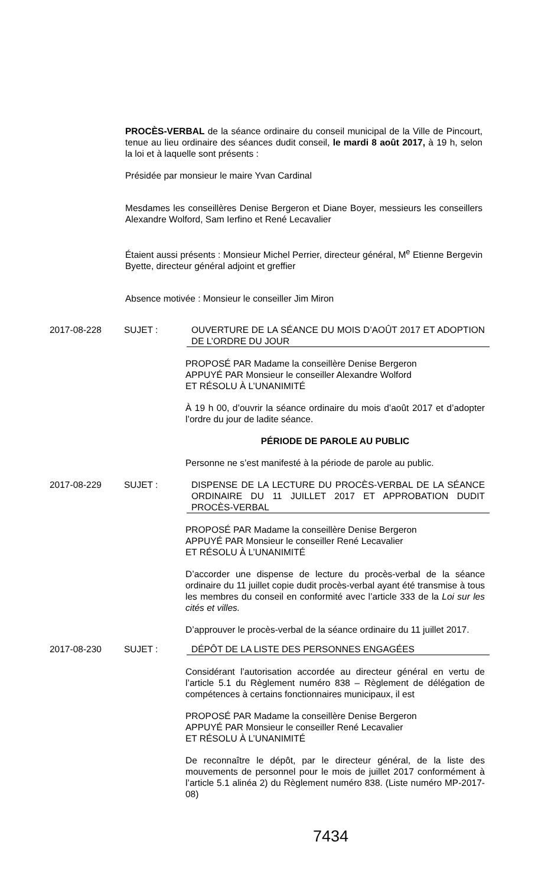PROCÈS-VERBAL de la séance ordinaire du conseil municipal de la Ville de Pincourt, tenue au lieu ordinaire des séances dudit conseil, le mardi 8 août 2017, à 19 h, selon la loi et à laquelle sont présents :
Présidée par monsieur le maire Yvan Cardinal
Mesdames les conseillères Denise Bergeron et Diane Boyer, messieurs les conseillers Alexandre Wolford, Sam Ierfino et René Lecavalier
Étaient aussi présents : Monsieur Michel Perrier, directeur général, M<sup>e</sup> Etienne Bergevin Byette, directeur général adjoint et greffier
Absence motivée : Monsieur le conseiller Jim Miron
2017-08-228 SUJET : OUVERTURE DE LA SÉANCE DU MOIS D’AOÛT 2017 ET ADOPTION DE L’ORDRE DU JOUR
PROPOSÉ PAR Madame la conseillère Denise Bergeron
APPUYÉ PAR Monsieur le conseiller Alexandre Wolford
ET RÉSOLU À L’UNANIMITÉ
À 19 h 00, d’ouvrir la séance ordinaire du mois d’août 2017 et d’adopter l’ordre du jour de ladite séance.
PÉRIODE DE PAROLE AU PUBLIC
Personne ne s’est manifesté à la période de parole au public.
2017-08-229 SUJET : DISPENSE DE LA LECTURE DU PROCÈS-VERBAL DE LA SÉANCE ORDINAIRE DU 11 JUILLET 2017 ET APPROBATION DUDIT PROCÈS-VERBAL
PROPOSÉ PAR Madame la conseillère Denise Bergeron
APPUYÉ PAR Monsieur le conseiller René Lecavalier
ET RÉSOLU À L’UNANIMITÉ
D’accorder une dispense de lecture du procès-verbal de la séance ordinaire du 11 juillet copie dudit procès-verbal ayant été transmise à tous les membres du conseil en conformité avec l’article 333 de la Loi sur les cités et villes.
D’approuver le procès-verbal de la séance ordinaire du 11 juillet 2017.
2017-08-230 SUJET : DÉPÔT DE LA LISTE DES PERSONNES ENGAGÉES
Considérant l’autorisation accordée au directeur général en vertu de l’article 5.1 du Règlement numéro 838 – Règlement de délégation de compétences à certains fonctionnaires municipaux, il est
PROPOSÉ PAR Madame la conseillère Denise Bergeron
APPUYÉ PAR Monsieur le conseiller René Lecavalier
ET RÉSOLU À L’UNANIMITÉ
De reconnaître le dépôt, par le directeur général, de la liste des mouvements de personnel pour le mois de juillet 2017 conformément à l’article 5.1 alinéa 2) du Règlement numéro 838. (Liste numéro MP-2017-08)
7434